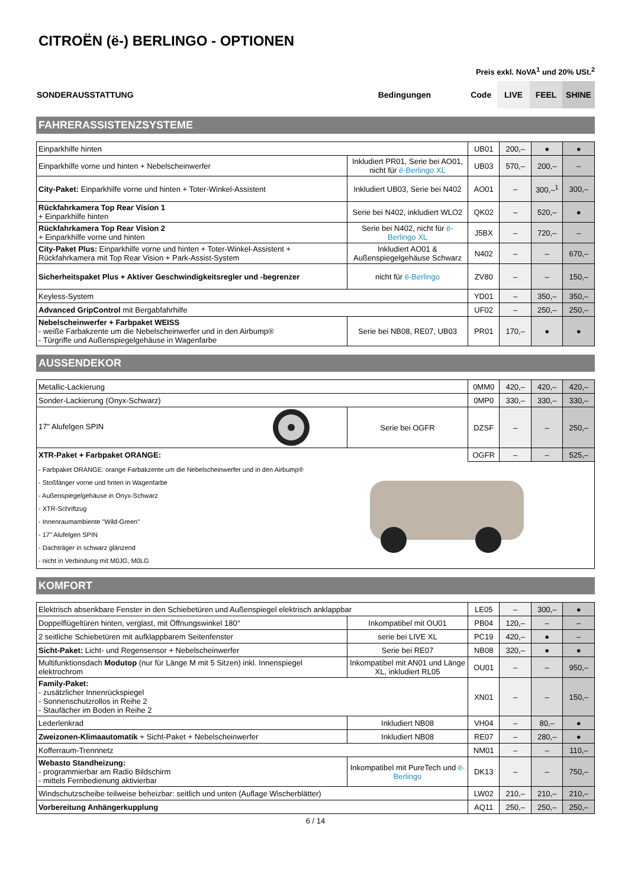CITROËN (ë-) BERLINGO - OPTIONEN
Preis exkl. NoVA<sup>1</sup> und 20% USt.<sup>2</sup>
| SONDERAUSSTATTUNG | Bedingungen | Code | LIVE | FEEL | SHINE |
FAHRERASSISTENZSYSTEME
| Einparkhilfe hinten | | UB01 | 200,– | ● | ● |
| Einparkhilfe vorne und hinten + Nebelscheinwerfer | Inkludiert PR01, Serie bei AO01, nicht für ë-Berlingo XL | UB03 | 570,– | 200,– | – |
| City-Paket: Einparkhilfe vorne und hinten + Toter-Winkel-Assistent | Inkludiert UB03, Serie bei N402 | AO01 | – | 300,–<sup>1</sup> | 300,– |
| Rückfahrkamera Top Rear Vision 1 + Einparkhilfe hinten | Serie bei N402, inkludiert WLO2 | QK02 | – | 520,– | ● |
| Rückfahrkamera Top Rear Vision 2 + Einparkhilfe vorne und hinten | Serie bei N402, nicht für ë-Berlingo XL | J5BX | – | 720,– | – |
| City-Paket Plus: Einparkhilfe vorne und hinten + Toter-Winkel-Assistent + Rückfahrkamera mit Top Rear Vision + Park-Assist-System | Inkludiert AO01 & Außenspiegelgehäuse Schwarz | N402 | – | – | 670,– |
| Sicherheitspaket Plus + Aktiver Geschwindigkeitsregler und -begrenzer | nicht für ë-Berlingo | ZV80 | – | – | 150,– |
| Keyless-System | | YD01 | – | 350,– | 350,– |
| Advanced GripControl mit Bergabfahrhilfe | | UF02 | – | 250,– | 250,– |
| Nebelscheinwerfer + Farbpaket WEISS - weiße Farbakzente um die Nebelscheinwerfer und in den Airbump® - Türgriffe und Außenspiegelgehäuse in Wagenfarbe | Serie bei NB08, RE07, UB03 | PR01 | 170,– | ● | ● |
AUSSENDEKOR
| Metallic-Lackierung | | 0MM0 | 420,– | 420,– | 420,– |
| Sonder-Lackierung (Onyx-Schwarz) | | 0MP0 | 330,– | 330,– | 330,– |
| 17" Alufelgen SPIN | Serie bei OGFR | DZSF | – | – | 250,– |
| XTR-Paket + Farbpaket ORANGE: | | OGFR | – | – | 525,– |
| - Farbpaket ORANGE: orange Farbakzente um die Nebelscheinwerfer und in den Airbump® - Stoßfänger vorne und hnten in Wagenfarbe - Außenspiegelgehäuse in Onyx-Schwarz - XTR-Schriftzug - Innenraumambiente "Wild-Green" - 17" Alufelgen SPIN - Dachträger in schwarz glänzend - nicht in Verbindung mit M0JG, M0LG | | | | | |
KOMFORT
| Elektrisch absenkbare Fenster in den Schiebetüren und Außenspiegel elektrisch anklappbar | | LE05 | – | 300,– | ● |
| Doppelflügeltüren hinten, verglast, mit Öffnungswinkel 180° | Inkompatibel mit OU01 | PB04 | 120,– | – | – |
| 2 seitliche Schiebetüren mit aufklappbarem Seitenfenster | serie bei LIVE XL | PC19 | 420,– | ● | – |
| Sicht-Paket: Licht- und Regensensor + Nebelscheinwerfer | Serie bei RE07 | NB08 | 320,– | ● | ● |
| Multifunktionsdach Modutop (nur für Länge M mit 5 Sitzen) inkl. Innenspiegel elektrochrom | Inkompatibel mit AN01 und Länge XL, inkludiert RL05 | OU01 | – | – | 950,– |
| Family-Paket: - zusätzlicher Innenrückspiegel - Sonnenschutzrollos in Reihe 2 - Staufächer im Boden in Reihe 2 | | XN01 | – | – | 150,– |
| Lederlenkrad | Inkludiert NB08 | VH04 | – | 80,– | ● |
| Zweizonen-Klimaautomatik + Sicht-Paket + Nebelscheinwerfer | Inkludiert NB08 | RE07 | – | 280,– | ● |
| Kofferraum-Trennnetz | | NM01 | – | – | 110,– |
| Webasto Standheizung: - programmierbar am Radio Bildschirm - mittels Fernbedienung aktivierbar | Inkompatibel mit PureTech und ë-Berlingo | DK13 | – | – | 750,– |
| Windschutzscheibe teilweise beheizbar: seitlich und unten (Auflage Wischerblätter) | | LW02 | 210,– | 210,– | 210,– |
| Vorbereitung Anhängerkupplung | | AQ11 | 250,– | 250,– | 250,– |
6 / 14